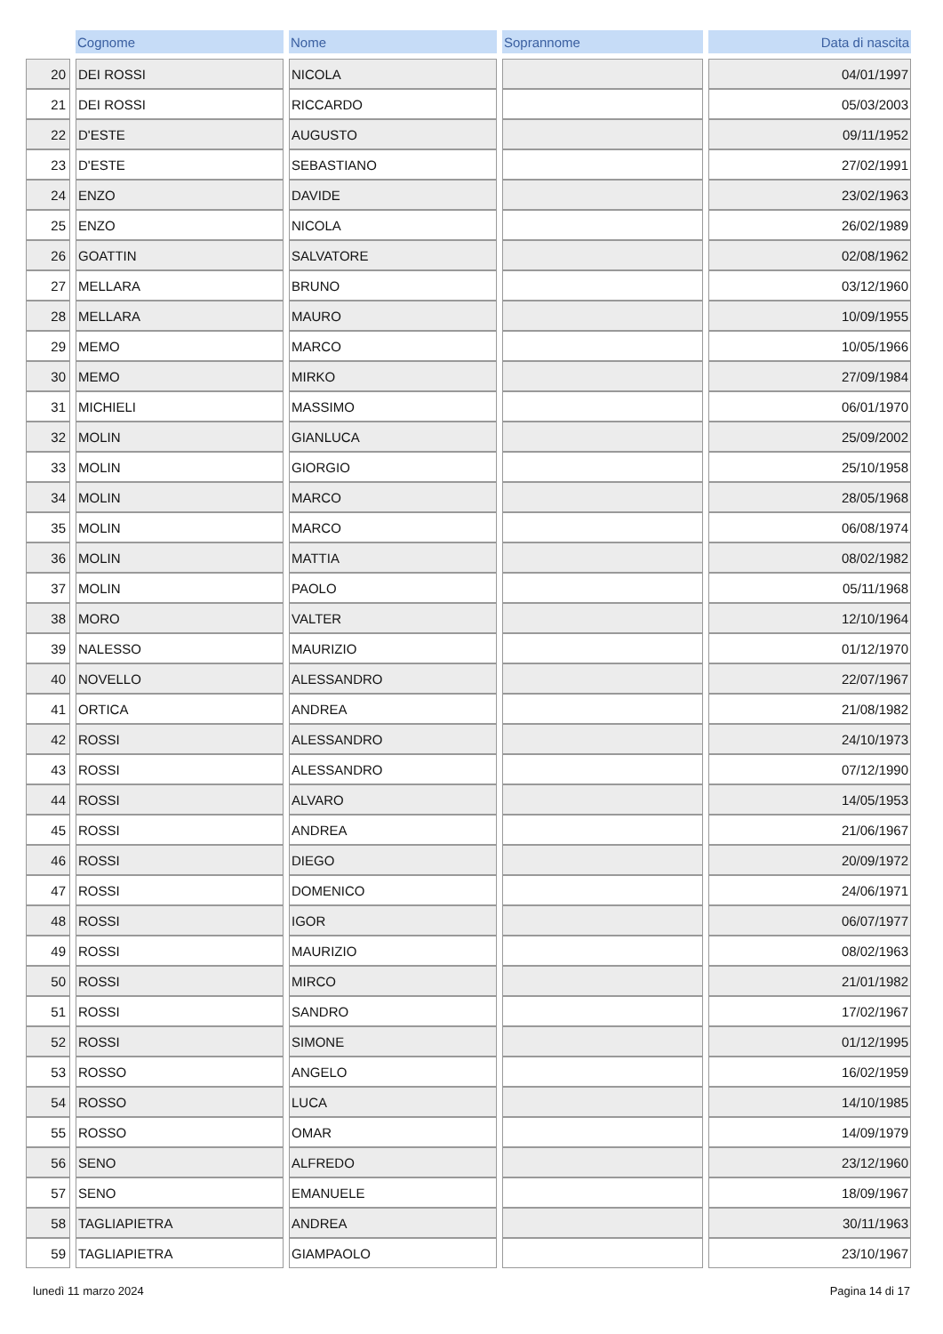| | Cognome | Nome | Soprannome | Data di nascita |
| --- | --- | --- | --- | --- |
| 20 | DEI ROSSI | NICOLA | | 04/01/1997 |
| 21 | DEI ROSSI | RICCARDO | | 05/03/2003 |
| 22 | D'ESTE | AUGUSTO | | 09/11/1952 |
| 23 | D'ESTE | SEBASTIANO | | 27/02/1991 |
| 24 | ENZO | DAVIDE | | 23/02/1963 |
| 25 | ENZO | NICOLA | | 26/02/1989 |
| 26 | GOATTIN | SALVATORE | | 02/08/1962 |
| 27 | MELLARA | BRUNO | | 03/12/1960 |
| 28 | MELLARA | MAURO | | 10/09/1955 |
| 29 | MEMO | MARCO | | 10/05/1966 |
| 30 | MEMO | MIRKO | | 27/09/1984 |
| 31 | MICHIELI | MASSIMO | | 06/01/1970 |
| 32 | MOLIN | GIANLUCA | | 25/09/2002 |
| 33 | MOLIN | GIORGIO | | 25/10/1958 |
| 34 | MOLIN | MARCO | | 28/05/1968 |
| 35 | MOLIN | MARCO | | 06/08/1974 |
| 36 | MOLIN | MATTIA | | 08/02/1982 |
| 37 | MOLIN | PAOLO | | 05/11/1968 |
| 38 | MORO | VALTER | | 12/10/1964 |
| 39 | NALESSO | MAURIZIO | | 01/12/1970 |
| 40 | NOVELLO | ALESSANDRO | | 22/07/1967 |
| 41 | ORTICA | ANDREA | | 21/08/1982 |
| 42 | ROSSI | ALESSANDRO | | 24/10/1973 |
| 43 | ROSSI | ALESSANDRO | | 07/12/1990 |
| 44 | ROSSI | ALVARO | | 14/05/1953 |
| 45 | ROSSI | ANDREA | | 21/06/1967 |
| 46 | ROSSI | DIEGO | | 20/09/1972 |
| 47 | ROSSI | DOMENICO | | 24/06/1971 |
| 48 | ROSSI | IGOR | | 06/07/1977 |
| 49 | ROSSI | MAURIZIO | | 08/02/1963 |
| 50 | ROSSI | MIRCO | | 21/01/1982 |
| 51 | ROSSI | SANDRO | | 17/02/1967 |
| 52 | ROSSI | SIMONE | | 01/12/1995 |
| 53 | ROSSO | ANGELO | | 16/02/1959 |
| 54 | ROSSO | LUCA | | 14/10/1985 |
| 55 | ROSSO | OMAR | | 14/09/1979 |
| 56 | SENO | ALFREDO | | 23/12/1960 |
| 57 | SENO | EMANUELE | | 18/09/1967 |
| 58 | TAGLIAPIETRA | ANDREA | | 30/11/1963 |
| 59 | TAGLIAPIETRA | GIAMPAOLO | | 23/10/1967 |
lunedì 11 marzo 2024 Pagina 14 di 17